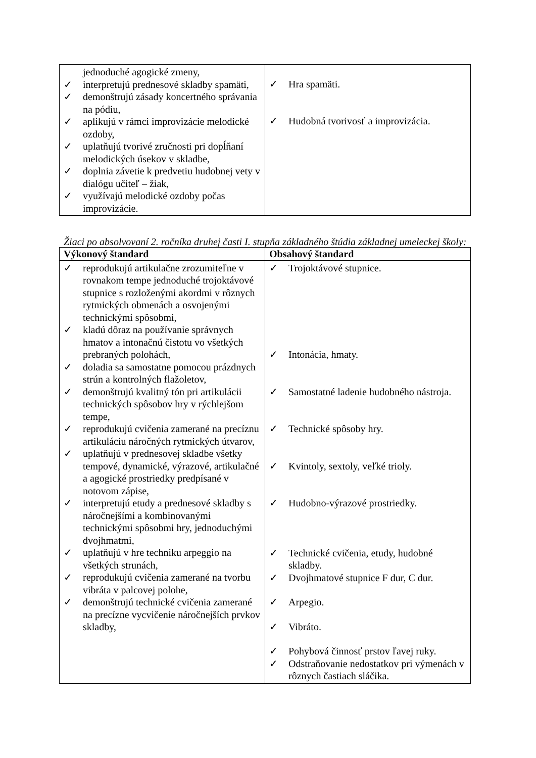| jednoduché agogické zmeny, ✓ interpretujú prednesové skladby spamäti, ✓ demonštrujú zásady koncertného správania na pódiu, ✓ aplikujú v rámci improvizácie melodické ozdoby, ✓ uplatňujú tvorivé zručnosti pri dopĺňaní melodických úsekov v skladbe, ✓ doplnia závetie k predvetiu hudobnej vety v dialógu učiteľ – žiak, ✓ využívajú melodické ozdoby počas improvizácie. | ✓ Hra spamäti. ✓ Hudobná tvorivosť a improvizácia. |
Žiaci po absolvovaní 2. ročníka druhej časti I. stupňa základného štúdia základnej umeleckej školy:
| Výkonový štandard | Obsahový štandard |
| --- | --- |
| ✓ reprodukujú artikulačne zrozumiteľne v rovnakom tempe jednoduché trojoktávové stupnice s rozloženými akordmi v rôznych rytmických obmenách a osvojenými technickými spôsobmi, ✓ kladú dôraz na používanie správnych hmatov a intonačnú čistotu vo všetkých prebraných polohách, ✓ doladia sa samostatne pomocou prázdnych strún a kontrolných flažoletov, ✓ demonštrujú kvalitný tón pri artikulácii technických spôsobov hry v rýchlejšom tempe, ✓ reprodukujú cvičenia zamerané na precíznu artikuláciu náročných rytmických útvarov, ✓ uplatňujú v prednesovej skladbe všetky tempové, dynamické, výrazové, artikulačné a agogické prostriedky predpísané v notovom zápise, ✓ interpretujú etudy a prednesové skladby s náročnejšími a kombinovanými technickými spôsobmi hry, jednoduchými dvojhmatmi, ✓ uplatňujú v hre techniku arpeggio na všetkých strunách, ✓ reprodukujú cvičenia zamerané na tvorbu vibráta v palcovej polohe, ✓ demonštrujú technické cvičenia zamerané na precízne vycvičenie náročnejších prvkov skladby, | ✓ Trojoktávové stupnice. ✓ Intonácia, hmaty. ✓ Samostatné ladenie hudobného nástroja. ✓ Technické spôsoby hry. ✓ Kvintoly, sextoly, veľké trioly. ✓ Hudobno-výrazové prostriedky. ✓ Technické cvičenia, etudy, hudobné skladby. ✓ Dvojhmatové stupnice F dur, C dur. ✓ Arpegio. ✓ Vibráto. ✓ Pohybová činnosť prstov ľavej ruky. ✓ Odstraňovanie nedostatkov pri výmenách v rôznych častiach sláčika. |